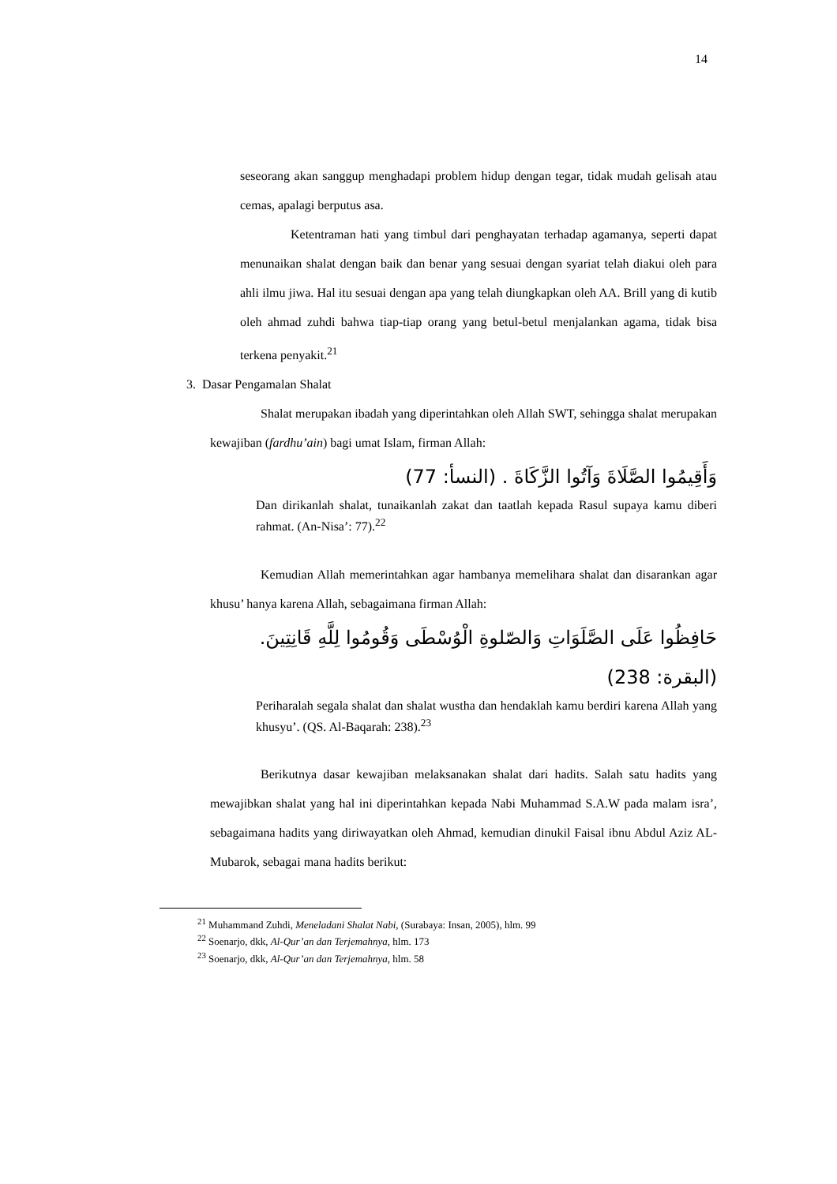14
seseorang akan sanggup menghadapi problem hidup dengan tegar, tidak mudah gelisah atau cemas, apalagi berputus asa.
Ketentraman hati yang timbul dari penghayatan terhadap agamanya, seperti dapat menunaikan shalat dengan baik dan benar yang sesuai dengan syariat telah diakui oleh para ahli ilmu jiwa. Hal itu sesuai dengan apa yang telah diungkapkan oleh AA. Brill yang di kutib oleh ahmad zuhdi bahwa tiap-tiap orang yang betul-betul menjalankan agama, tidak bisa terkena penyakit.<sup>21</sup>
3. Dasar Pengamalan Shalat
Shalat merupakan ibadah yang diperintahkan oleh Allah SWT, sehingga shalat merupakan kewajiban (fardhu’ain) bagi umat Islam, firman Allah:
وَأَقِيمُوا الصَّلَاةَ وَآتُوا الزَّكَاةَ . (النسأ: 77)
Dan dirikanlah shalat, tunaikanlah zakat dan taatlah kepada Rasul supaya kamu diberi rahmat. (An-Nisa’: 77).<sup>22</sup>
Kemudian Allah memerintahkan agar hambanya memelihara shalat dan disarankan agar khusu’ hanya karena Allah, sebagaimana firman Allah:
حَافِظُوا عَلَى الصَّلَوَاتِ وَالصّلوةِ الْوُسْطَى وَقُومُوا لِلَّهِ قَانِتِينَ.(البقرة: 238)
Periharalah segala shalat dan shalat wustha dan hendaklah kamu berdiri karena Allah yang khusyu’. (QS. Al-Baqarah: 238).<sup>23</sup>
Berikutnya dasar kewajiban melaksanakan shalat dari hadits. Salah satu hadits yang mewajibkan shalat yang hal ini diperintahkan kepada Nabi Muhammad S.A.W pada malam isra’, sebagaimana hadits yang diriwayatkan oleh Ahmad, kemudian dinukil Faisal ibnu Abdul Aziz AL-Mubarok, sebagai mana hadits berikut:
<sup>21</sup> Muhammand Zuhdi, Meneladani Shalat Nabi, (Surabaya: Insan, 2005), hlm. 99
<sup>22</sup> Soenarjo, dkk, Al-Qur’an dan Terjemahnya, hlm. 173
<sup>23</sup> Soenarjo, dkk, Al-Qur’an dan Terjemahnya, hlm. 58